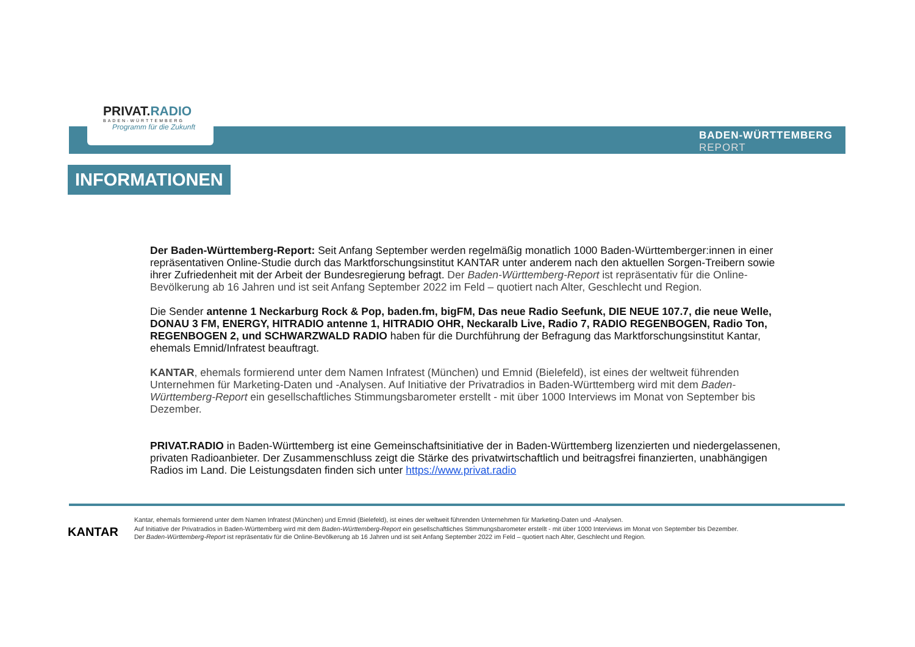PRIVAT.RADIO
BADEN-WÜRTTEMBERG
Programm für die Zukunft
BADEN-WÜRTTEMBERG
REPORT
INFORMATIONEN
Der Baden-Württemberg-Report: Seit Anfang September werden regelmäßig monatlich 1000 Baden-Württemberger:innen in einer repräsentativen Online-Studie durch das Marktforschungsinstitut KANTAR unter anderem nach den aktuellen Sorgen-Treibern sowie ihrer Zufriedenheit mit der Arbeit der Bundesregierung befragt. Der Baden-Württemberg-Report ist repräsentativ für die Online-Bevölkerung ab 16 Jahren und ist seit Anfang September 2022 im Feld – quotiert nach Alter, Geschlecht und Region.
Die Sender antenne 1 Neckarburg Rock & Pop, baden.fm, bigFM, Das neue Radio Seefunk, DIE NEUE 107.7, die neue Welle, DONAU 3 FM, ENERGY, HITRADIO antenne 1, HITRADIO OHR, Neckaralb Live, Radio 7, RADIO REGENBOGEN, Radio Ton, REGENBOGEN 2, und SCHWARZWALD RADIO haben für die Durchführung der Befragung das Marktforschungsinstitut Kantar, ehemals Emnid/Infratest beauftragt.
KANTAR, ehemals formierend unter dem Namen Infratest (München) und Emnid (Bielefeld), ist eines der weltweit führenden Unternehmen für Marketing-Daten und -Analysen. Auf Initiative der Privatradios in Baden-Württemberg wird mit dem Baden-Württemberg-Report ein gesellschaftliches Stimmungsbarometer erstellt - mit über 1000 Interviews im Monat von September bis Dezember.
PRIVAT.RADIO in Baden-Württemberg ist eine Gemeinschaftsinitiative der in Baden-Württemberg lizenzierten und niedergelassenen, privaten Radioanbieter. Der Zusammenschluss zeigt die Stärke des privatwirtschaftlich und beitragsfrei finanzierten, unabhängigen Radios im Land. Die Leistungsdaten finden sich unter https://www.privat.radio
KANTAR
Kantar, ehemals formierend unter dem Namen Infratest (München) und Emnid (Bielefeld), ist eines der weltweit führenden Unternehmen für Marketing-Daten und -Analysen.
Auf Initiative der Privatradios in Baden-Württemberg wird mit dem Baden-Württemberg-Report ein gesellschaftliches Stimmungsbarometer erstellt - mit über 1000 Interviews im Monat von September bis Dezember.
Der Baden-Württemberg-Report ist repräsentativ für die Online-Bevölkerung ab 16 Jahren und ist seit Anfang September 2022 im Feld – quotiert nach Alter, Geschlecht und Region.